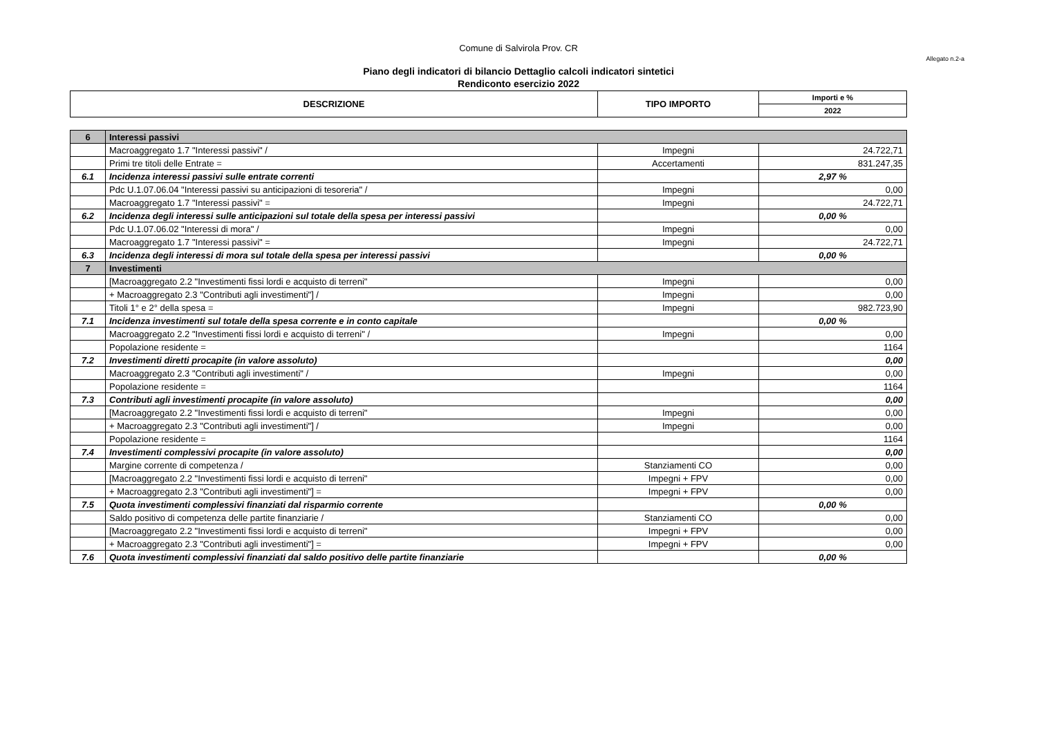Comune di Salvirola Prov. CR
Allegato n.2-a
Piano degli indicatori di bilancio Dettaglio calcoli indicatori sintetici
Rendiconto esercizio 2022
| DESCRIZIONE | TIPO IMPORTO | Importi e % |
| --- | --- | --- |
| | | 2022 |
| 6 | Interessi passivi | | |
| | Macroaggregato 1.7 "Interessi passivi" / | Impegni | 24.722,71 |
| | Primi tre titoli delle Entrate = | Accertamenti | 831.247,35 |
| 6.1 | Incidenza interessi passivi sulle entrate correnti | | 2,97 % |
| | Pdc U.1.07.06.04 "Interessi passivi su anticipazioni di tesoreria" / | Impegni | 0,00 |
| | Macroaggregato 1.7 "Interessi passivi" = | Impegni | 24.722,71 |
| 6.2 | Incidenza degli interessi sulle anticipazioni sul totale della spesa per interessi passivi | | 0,00 % |
| | Pdc U.1.07.06.02 "Interessi di mora" / | Impegni | 0,00 |
| | Macroaggregato 1.7 "Interessi passivi" = | Impegni | 24.722,71 |
| 6.3 | Incidenza degli interessi di mora sul totale della spesa per interessi passivi | | 0,00 % |
| 7 | Investimenti | | |
| | [Macroaggregato 2.2 "Investimenti fissi lordi e acquisto di terreni" | Impegni | 0,00 |
| | + Macroaggregato 2.3 "Contributi agli investimenti"] / | Impegni | 0,00 |
| | Titoli 1° e 2° della spesa = | Impegni | 982.723,90 |
| 7.1 | Incidenza investimenti sul totale della spesa corrente e in conto capitale | | 0,00 % |
| | Macroaggregato 2.2 "Investimenti fissi lordi e acquisto di terreni" / | Impegni | 0,00 |
| | Popolazione residente = | | 1164 |
| 7.2 | Investimenti diretti procapite (in valore assoluto) | | 0,00 |
| | Macroaggregato 2.3 "Contributi agli investimenti" / | Impegni | 0,00 |
| | Popolazione residente = | | 1164 |
| 7.3 | Contributi agli investimenti procapite (in valore assoluto) | | 0,00 |
| | [Macroaggregato 2.2 "Investimenti fissi lordi e acquisto di terreni" | Impegni | 0,00 |
| | + Macroaggregato 2.3 "Contributi agli investimenti"] / | Impegni | 0,00 |
| | Popolazione residente = | | 1164 |
| 7.4 | Investimenti complessivi procapite (in valore assoluto) | | 0,00 |
| | Margine corrente di competenza / | Stanziamenti CO | 0,00 |
| | [Macroaggregato 2.2 "Investimenti fissi lordi e acquisto di terreni" | Impegni + FPV | 0,00 |
| | + Macroaggregato 2.3 "Contributi agli investimenti"] = | Impegni + FPV | 0,00 |
| 7.5 | Quota investimenti complessivi finanziati dal risparmio corrente | | 0,00 % |
| | Saldo positivo di competenza delle partite finanziarie / | Stanziamenti CO | 0,00 |
| | [Macroaggregato 2.2 "Investimenti fissi lordi e acquisto di terreni" | Impegni + FPV | 0,00 |
| | + Macroaggregato 2.3 "Contributi agli investimenti"] = | Impegni + FPV | 0,00 |
| 7.6 | Quota investimenti complessivi finanziati dal saldo positivo delle partite finanziarie | | 0,00 % |